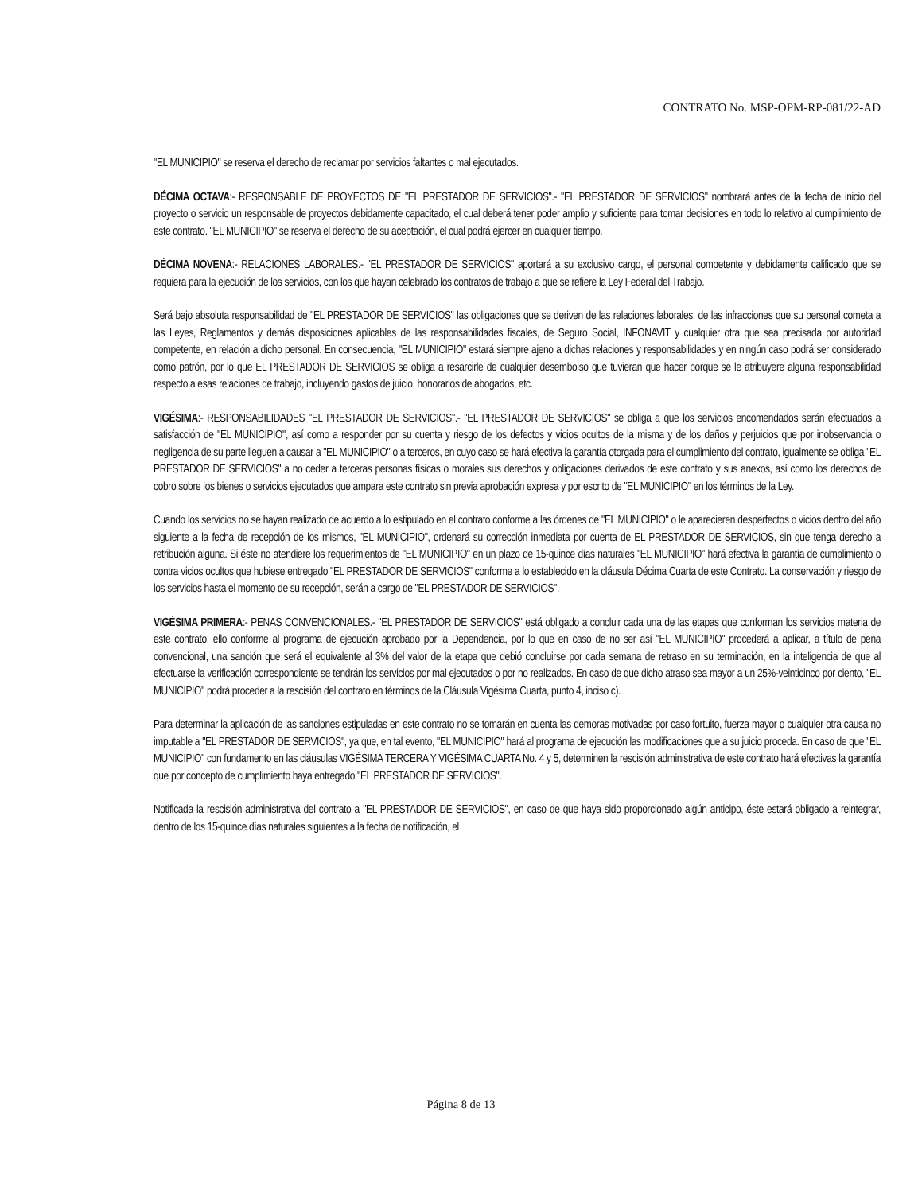CONTRATO No. MSP-OPM-RP-081/22-AD
"EL MUNICIPIO" se reserva el derecho de reclamar por servicios faltantes o mal ejecutados.
DÉCIMA OCTAVA:- RESPONSABLE DE PROYECTOS DE "EL PRESTADOR DE SERVICIOS".- "EL PRESTADOR DE SERVICIOS" nombrará antes de la fecha de inicio del proyecto o servicio un responsable de proyectos debidamente capacitado, el cual deberá tener poder amplio y suficiente para tomar decisiones en todo lo relativo al cumplimiento de este contrato. "EL MUNICIPIO" se reserva el derecho de su aceptación, el cual podrá ejercer en cualquier tiempo.
DÉCIMA NOVENA:- RELACIONES LABORALES.- "EL PRESTADOR DE SERVICIOS" aportará a su exclusivo cargo, el personal competente y debidamente calificado que se requiera para la ejecución de los servicios, con los que hayan celebrado los contratos de trabajo a que se refiere la Ley Federal del Trabajo.
Será bajo absoluta responsabilidad de "EL PRESTADOR DE SERVICIOS" las obligaciones que se deriven de las relaciones laborales, de las infracciones que su personal cometa a las Leyes, Reglamentos y demás disposiciones aplicables de las responsabilidades fiscales, de Seguro Social, INFONAVIT y cualquier otra que sea precisada por autoridad competente, en relación a dicho personal. En consecuencia, "EL MUNICIPIO" estará siempre ajeno a dichas relaciones y responsabilidades y en ningún caso podrá ser considerado como patrón, por lo que EL PRESTADOR DE SERVICIOS se obliga a resarcirle de cualquier desembolso que tuvieran que hacer porque se le atribuyere alguna responsabilidad respecto a esas relaciones de trabajo, incluyendo gastos de juicio, honorarios de abogados, etc.
VIGÉSIMA:- RESPONSABILIDADES "EL PRESTADOR DE SERVICIOS".- "EL PRESTADOR DE SERVICIOS" se obliga a que los servicios encomendados serán efectuados a satisfacción de "EL MUNICIPIO", así como a responder por su cuenta y riesgo de los defectos y vicios ocultos de la misma y de los daños y perjuicios que por inobservancia o negligencia de su parte lleguen a causar a "EL MUNICIPIO" o a terceros, en cuyo caso se hará efectiva la garantía otorgada para el cumplimiento del contrato, igualmente se obliga "EL PRESTADOR DE SERVICIOS" a no ceder a terceras personas físicas o morales sus derechos y obligaciones derivados de este contrato y sus anexos, así como los derechos de cobro sobre los bienes o servicios ejecutados que ampara este contrato sin previa aprobación expresa y por escrito de "EL MUNICIPIO" en los términos de la Ley.
Cuando los servicios no se hayan realizado de acuerdo a lo estipulado en el contrato conforme a las órdenes de "EL MUNICIPIO" o le aparecieren desperfectos o vicios dentro del año siguiente a la fecha de recepción de los mismos, "EL MUNICIPIO", ordenará su corrección inmediata por cuenta de EL PRESTADOR DE SERVICIOS, sin que tenga derecho a retribución alguna. Si éste no atendiere los requerimientos de "EL MUNICIPIO" en un plazo de 15-quince días naturales "EL MUNICIPIO" hará efectiva la garantía de cumplimiento o contra vicios ocultos que hubiese entregado "EL PRESTADOR DE SERVICIOS" conforme a lo establecido en la cláusula Décima Cuarta de este Contrato. La conservación y riesgo de los servicios hasta el momento de su recepción, serán a cargo de "EL PRESTADOR DE SERVICIOS".
VIGÉSIMA PRIMERA:- PENAS CONVENCIONALES.- "EL PRESTADOR DE SERVICIOS" está obligado a concluir cada una de las etapas que conforman los servicios materia de este contrato, ello conforme al programa de ejecución aprobado por la Dependencia, por lo que en caso de no ser así "EL MUNICIPIO" procederá a aplicar, a título de pena convencional, una sanción que será el equivalente al 3% del valor de la etapa que debió concluirse por cada semana de retraso en su terminación, en la inteligencia de que al efectuarse la verificación correspondiente se tendrán los servicios por mal ejecutados o por no realizados. En caso de que dicho atraso sea mayor a un 25%-veinticinco por ciento, "EL MUNICIPIO" podrá proceder a la rescisión del contrato en términos de la Cláusula Vigésima Cuarta, punto 4, inciso c).
Para determinar la aplicación de las sanciones estipuladas en este contrato no se tomarán en cuenta las demoras motivadas por caso fortuito, fuerza mayor o cualquier otra causa no imputable a "EL PRESTADOR DE SERVICIOS", ya que, en tal evento, "EL MUNICIPIO" hará al programa de ejecución las modificaciones que a su juicio proceda. En caso de que "EL MUNICIPIO" con fundamento en las cláusulas VIGÉSIMA TERCERA Y VIGÉSIMA CUARTA No. 4 y 5, determinen la rescisión administrativa de este contrato hará efectivas la garantía que por concepto de cumplimiento haya entregado "EL PRESTADOR DE SERVICIOS".
Notificada la rescisión administrativa del contrato a "EL PRESTADOR DE SERVICIOS", en caso de que haya sido proporcionado algún anticipo, éste estará obligado a reintegrar, dentro de los 15-quince días naturales siguientes a la fecha de notificación, el
Página 8 de 13